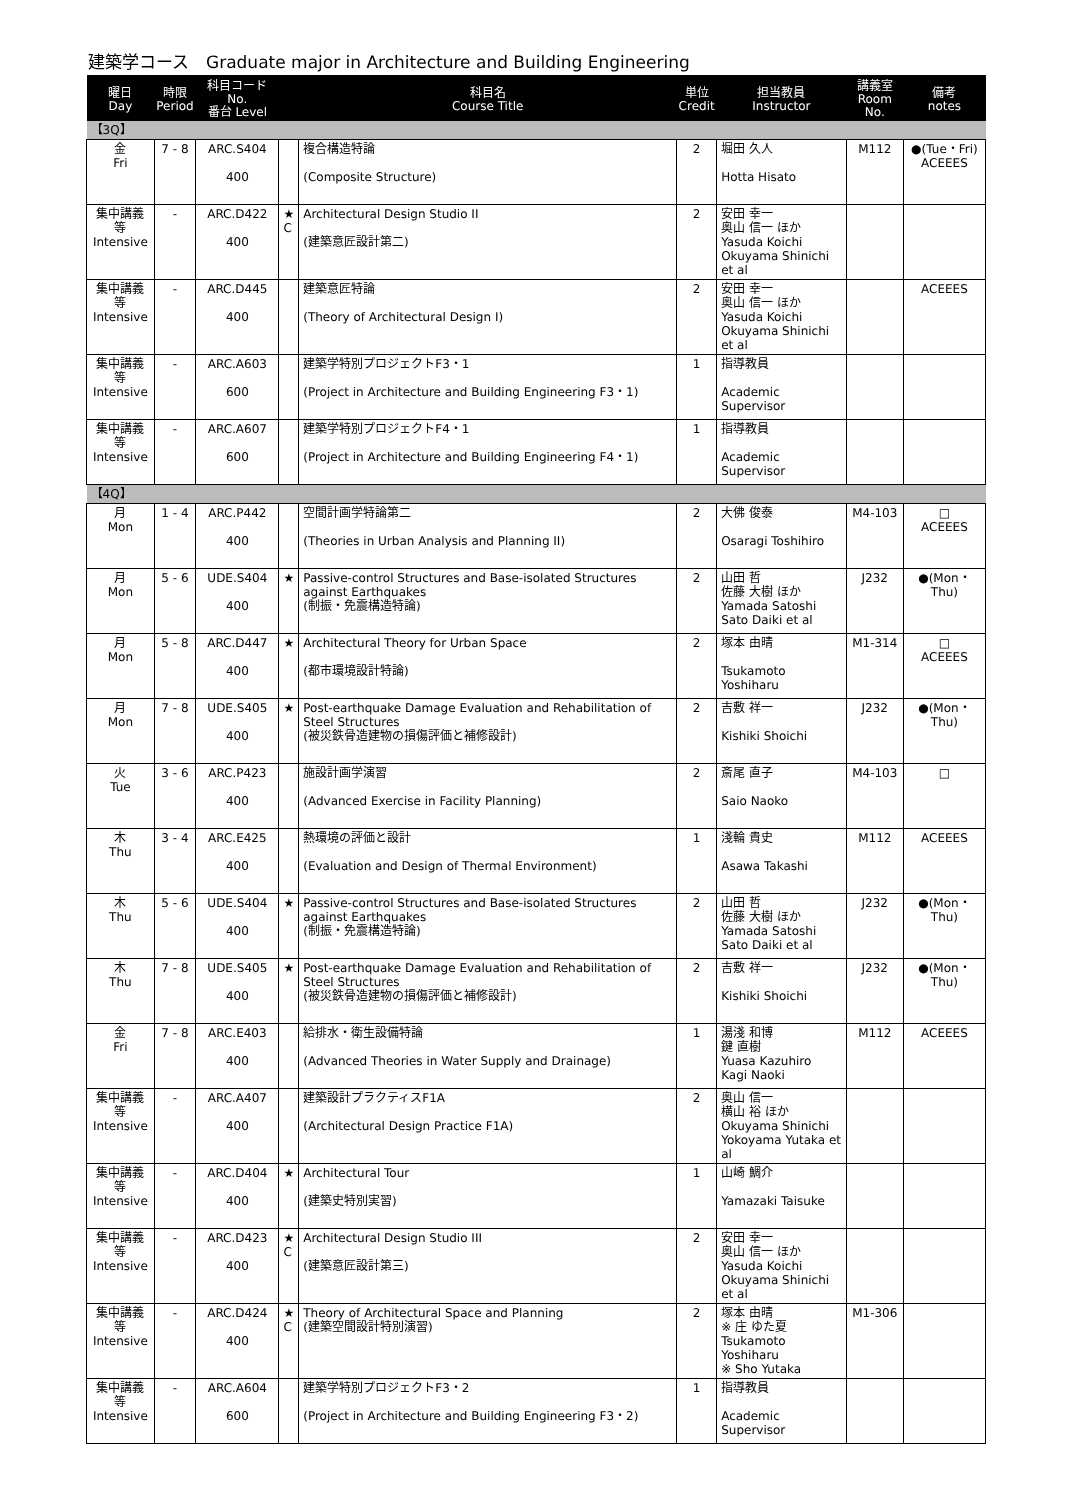建築学コース　Graduate major in Architecture and Building Engineering
| 曜日 Day | 時限 Period | 科目コード No. 番台 Level | | 科目名 Course Title | 単位 Credit | 担当教員 Instructor | 講義室 Room No. | 備考 notes |
| --- | --- | --- | --- | --- | --- | --- | --- | --- |
| 【3Q】 | | | | | | | | |
| 金 Fri | 7 - 8 | ARC.S404 400 | | 複合構造特論 (Composite Structure) | 2 | 堀田 久人 Hotta Hisato | M112 | ●(Tue・Fri) ACEEES |
| 集中講義等 Intensive | - | ARC.D422 400 | ★ C | Architectural Design Studio II (建築意匠設計第二) | 2 | 安田 幸一 奥山 信一 ほか Yasuda Koichi Okuyama Shinichi et al | | |
| 集中講義等 Intensive | - | ARC.D445 400 | | 建築意匠特論 (Theory of Architectural Design I) | 2 | 安田 幸一 奥山 信一 ほか Yasuda Koichi Okuyama Shinichi et al | | ACEEES |
| 集中講義等 Intensive | - | ARC.A603 600 | | 建築学特別プロジェクトF3・1 (Project in Architecture and Building Engineering F3・1) | 1 | 指導教員 Academic Supervisor | | |
| 集中講義等 Intensive | - | ARC.A607 600 | | 建築学特別プロジェクトF4・1 (Project in Architecture and Building Engineering F4・1) | 1 | 指導教員 Academic Supervisor | | |
| 【4Q】 | | | | | | | | |
| 月 Mon | 1 - 4 | ARC.P442 400 | | 空間計画学特論第二 (Theories in Urban Analysis and Planning II) | 2 | 大佛 俊泰 Osaragi Toshihiro | M4-103 | □ ACEEES |
| 月 Mon | 5 - 6 | UDE.S404 400 | ★ | Passive-control Structures and Base-isolated Structures against Earthquakes (制振・免震構造特論) | 2 | 山田 哲 佐藤 大樹 ほか Yamada Satoshi Sato Daiki et al | J232 | ●(Mon・Thu) |
| 月 Mon | 5 - 8 | ARC.D447 400 | ★ | Architectural Theory for Urban Space (都市環境設計特論) | 2 | 塚本 由晴 Tsukamoto Yoshiharu | M1-314 | □ ACEEES |
| 月 Mon | 7 - 8 | UDE.S405 400 | ★ | Post-earthquake Damage Evaluation and Rehabilitation of Steel Structures (被災鉄骨造建物の損傷評価と補修設計) | 2 | 吉敷 祥一 Kishiki Shoichi | J232 | ●(Mon・Thu) |
| 火 Tue | 3 - 6 | ARC.P423 400 | | 施設計画学演習 (Advanced Exercise in Facility Planning) | 2 | 斎尾 直子 Saio Naoko | M4-103 | □ |
| 木 Thu | 3 - 4 | ARC.E425 400 | | 熱環境の評価と設計 (Evaluation and Design of Thermal Environment) | 1 | 淺輪 貴史 Asawa Takashi | M112 | ACEEES |
| 木 Thu | 5 - 6 | UDE.S404 400 | ★ | Passive-control Structures and Base-isolated Structures against Earthquakes (制振・免震構造特論) | 2 | 山田 哲 佐藤 大樹 ほか Yamada Satoshi Sato Daiki et al | J232 | ●(Mon・Thu) |
| 木 Thu | 7 - 8 | UDE.S405 400 | ★ | Post-earthquake Damage Evaluation and Rehabilitation of Steel Structures (被災鉄骨造建物の損傷評価と補修設計) | 2 | 吉敷 祥一 Kishiki Shoichi | J232 | ●(Mon・Thu) |
| 金 Fri | 7 - 8 | ARC.E403 400 | | 給排水・衛生設備特論 (Advanced Theories in Water Supply and Drainage) | 1 | 湯淺 和博 鍵 直樹 Yuasa Kazuhiro Kagi Naoki | M112 | ACEEES |
| 集中講義等 Intensive | - | ARC.A407 400 | | 建築設計プラクティスF1A (Architectural Design Practice F1A) | 2 | 奥山 信一 横山 裕 ほか Okuyama Shinichi Yokoyama Yutaka et al | | |
| 集中講義等 Intensive | - | ARC.D404 400 | ★ | Architectural Tour (建築史特別実習) | 1 | 山崎 鯛介 Yamazaki Taisuke | | |
| 集中講義等 Intensive | - | ARC.D423 400 | ★ C | Architectural Design Studio III (建築意匠設計第三) | 2 | 安田 幸一 奥山 信一 ほか Yasuda Koichi Okuyama Shinichi et al | | |
| 集中講義等 Intensive | - | ARC.D424 400 | ★ C | Theory of Architectural Space and Planning (建築空間設計特別演習) | 2 | 塚本 由晴 ※ 庄 ゆた夏 Tsukamoto Yoshiharu ※ Sho Yutaka | M1-306 | |
| 集中講義等 Intensive | - | ARC.A604 600 | | 建築学特別プロジェクトF3・2 (Project in Architecture and Building Engineering F3・2) | 1 | 指導教員 Academic Supervisor | | |